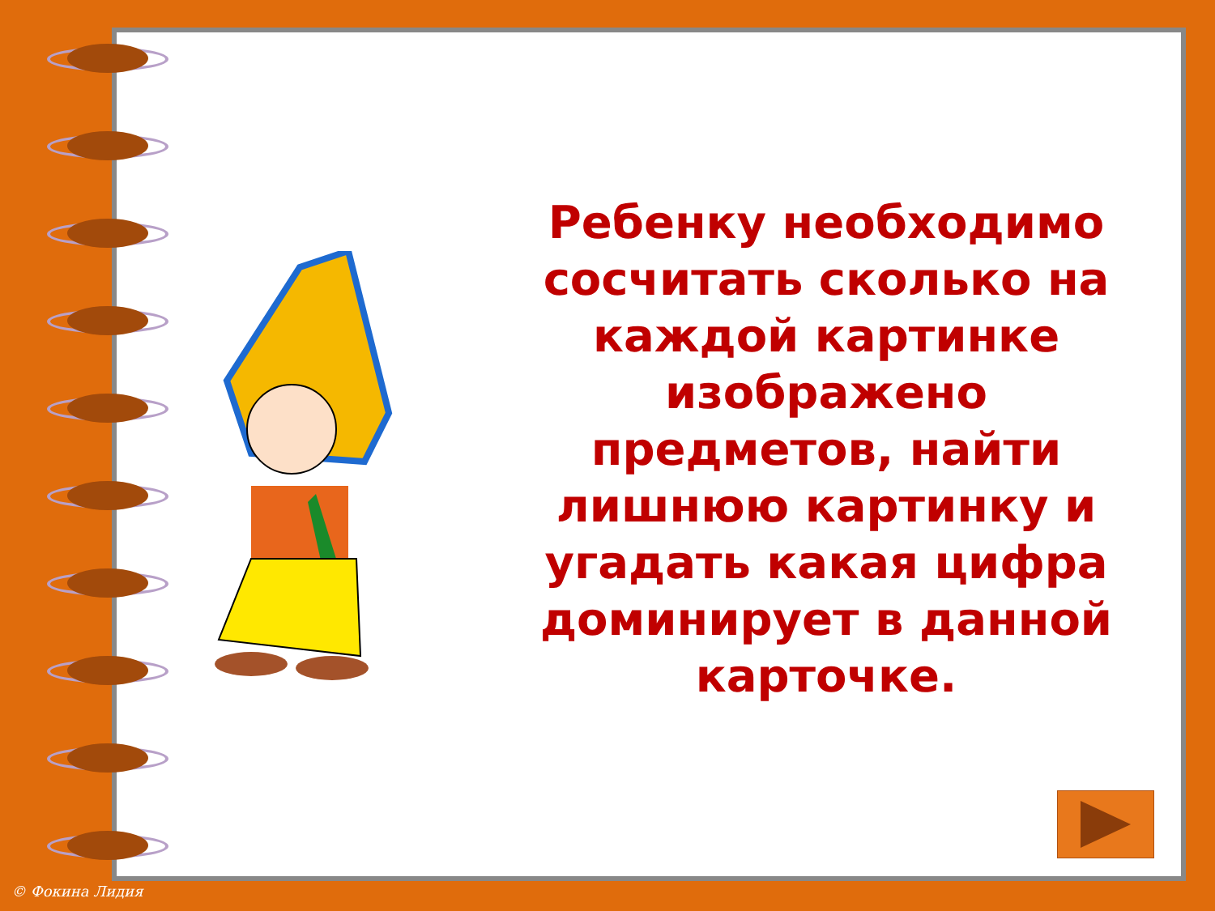Ребенку необходимо сосчитать сколько на каждой картинке изображено предметов, найти лишнюю картинку и угадать какая цифра доминирует в данной карточке.
© Фокина Лидия